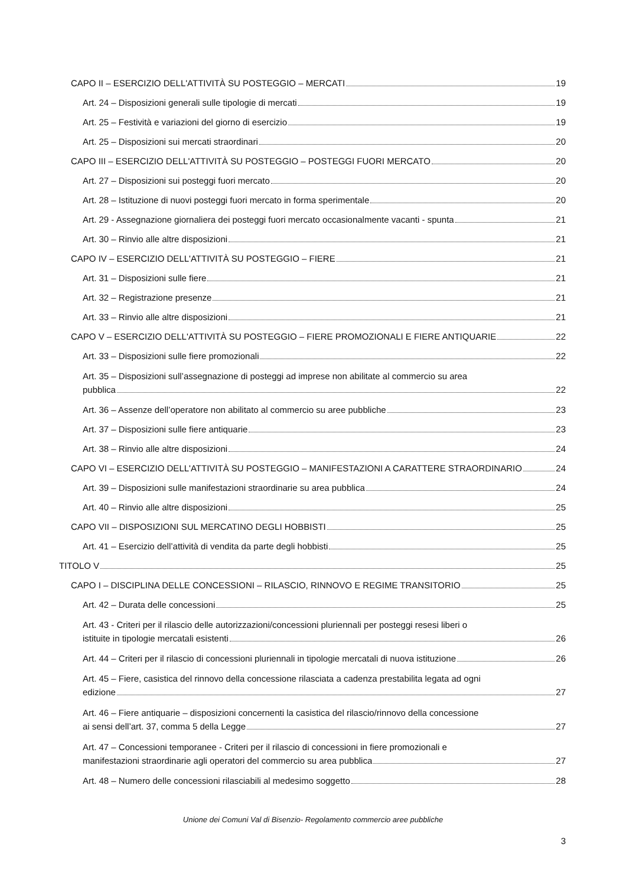CAPO II – ESERCIZIO DELL'ATTIVITÀ SU POSTEGGIO – MERCATI 19
Art. 24 – Disposizioni generali sulle tipologie di mercati 19
Art. 25 – Festività e variazioni del giorno di esercizio 19
Art. 25 – Disposizioni sui mercati straordinari 20
CAPO III – ESERCIZIO DELL'ATTIVITÀ SU POSTEGGIO – POSTEGGI FUORI MERCATO 20
Art. 27 – Disposizioni sui posteggi fuori mercato 20
Art. 28 – Istituzione di nuovi posteggi fuori mercato in forma sperimentale 20
Art. 29 - Assegnazione giornaliera dei posteggi fuori mercato occasionalmente vacanti - spunta 21
Art. 30 – Rinvio alle altre disposizioni 21
CAPO IV – ESERCIZIO DELL'ATTIVITÀ SU POSTEGGIO – FIERE 21
Art. 31 – Disposizioni sulle fiere 21
Art. 32 – Registrazione presenze 21
Art. 33 – Rinvio alle altre disposizioni 21
CAPO V – ESERCIZIO DELL'ATTIVITÀ SU POSTEGGIO – FIERE PROMOZIONALI E FIERE ANTIQUARIE 22
Art. 33 – Disposizioni sulle fiere promozionali 22
Art. 35 – Disposizioni sull’assegnazione di posteggi ad imprese non abilitate al commercio su area
pubblica 22
Art. 36 – Assenze dell’operatore non abilitato al commercio su aree pubbliche 23
Art. 37 – Disposizioni sulle fiere antiquarie 23
Art. 38 – Rinvio alle altre disposizioni 24
CAPO VI – ESERCIZIO DELL'ATTIVITÀ SU POSTEGGIO – MANIFESTAZIONI A CARATTERE STRAORDINARIO 24
Art. 39 – Disposizioni sulle manifestazioni straordinarie su area pubblica 24
Art. 40 – Rinvio alle altre disposizioni 25
CAPO VII – DISPOSIZIONI SUL MERCATINO DEGLI HOBBISTI 25
Art. 41 – Esercizio dell’attività di vendita da parte degli hobbisti 25
TITOLO V 25
CAPO I – DISCIPLINA DELLE CONCESSIONI – RILASCIO, RINNOVO E REGIME TRANSITORIO 25
Art. 42 – Durata delle concessioni 25
Art. 43 - Criteri per il rilascio delle autorizzazioni/concessioni pluriennali per posteggi resesi liberi o
istituite in tipologie mercatali esistenti 26
Art. 44 – Criteri per il rilascio di concessioni pluriennali in tipologie mercatali di nuova istituzione 26
Art. 45 – Fiere, casistica del rinnovo della concessione rilasciata a cadenza prestabilita legata ad ogni
edizione 27
Art. 46 – Fiere antiquarie – disposizioni concernenti la casistica del rilascio/rinnovo della concessione
ai sensi dell’art. 37, comma 5 della Legge 27
Art. 47 – Concessioni temporanee - Criteri per il rilascio di concessioni in fiere promozionali e
manifestazioni straordinarie agli operatori del commercio su area pubblica 27
Art. 48 – Numero delle concessioni rilasciabili al medesimo soggetto 28
Unione dei Comuni Val di Bisenzio- Regolamento commercio aree pubbliche
3